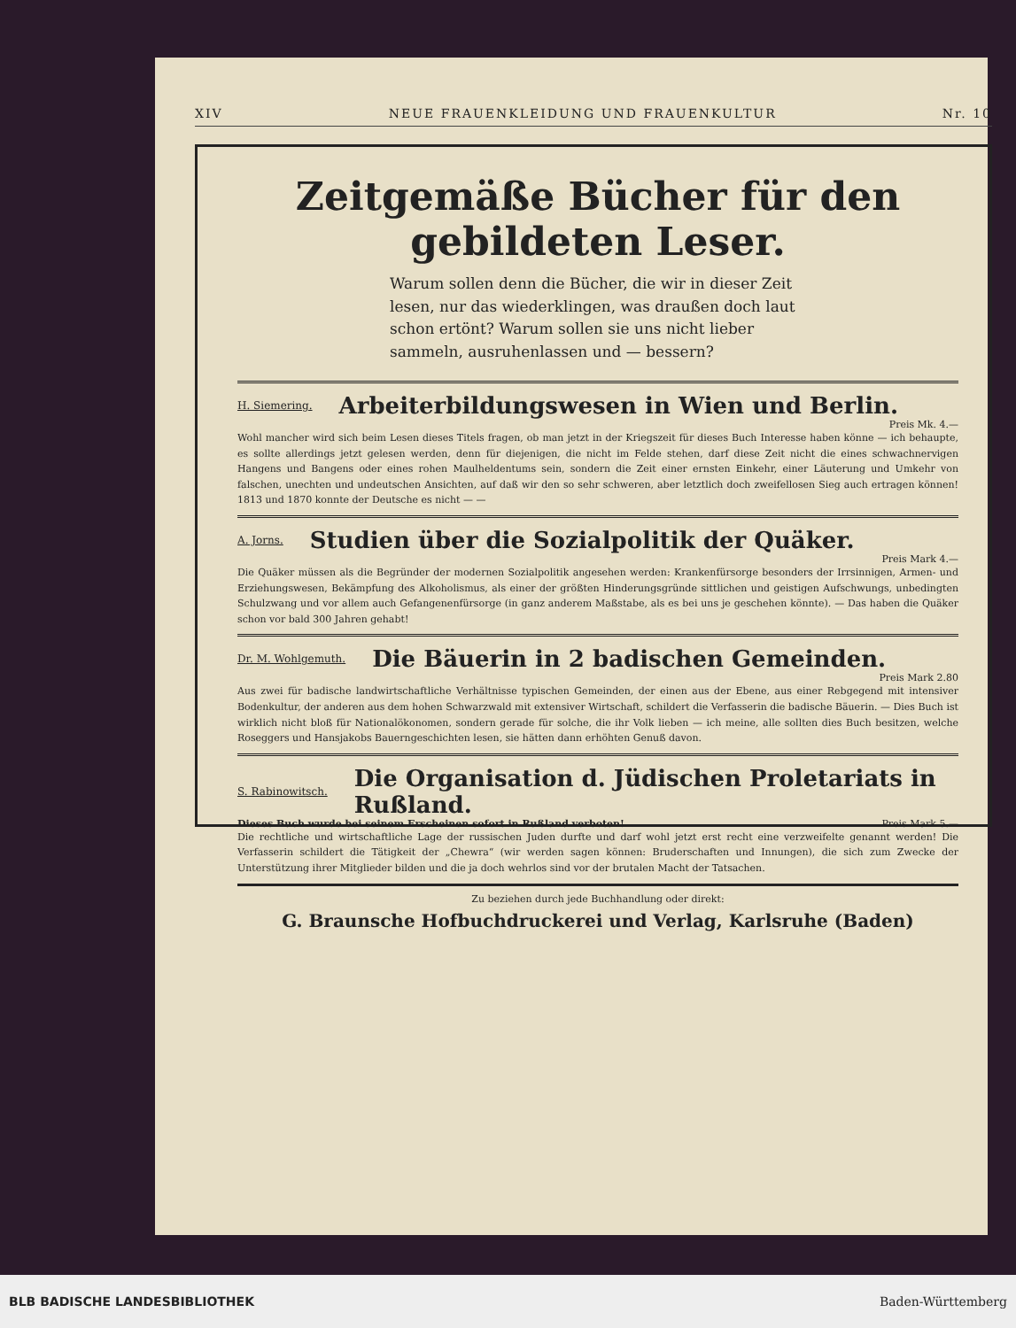XIV NEUE FRAUENKLEIDUNG UND FRAUENKULTUR Nr. 10
Zeitgemäße Bücher für den gebildeten Leser.
Warum sollen denn die Bücher, die wir in dieser Zeit lesen, nur das wiederklingen, was draußen doch laut schon ertönt? Warum sollen sie uns nicht lieber sammeln, ausruhenlassen und — bessern?
H. Siemering. Arbeiterbildungswesen in Wien und Berlin.
Preis Mk. 4.—
Wohl mancher wird sich beim Lesen dieses Titels fragen, ob man jetzt in der Kriegszeit für dieses Buch Interesse haben könne — ich behaupte, es sollte allerdings jetzt gelesen werden, denn für diejenigen, die nicht im Felde stehen, darf diese Zeit nicht die eines schwachnervigen Hangens und Bangens oder eines rohen Maulheldentums sein, sondern die Zeit einer ernsten Einkehr, einer Läuterung und Umkehr von falschen, unechten und undeutschen Ansichten, auf daß wir den so sehr schweren, aber letztlich doch zweifellosen Sieg auch ertragen können! 1813 und 1870 konnte der Deutsche es nicht — —
A. Jorns. Studien über die Sozialpolitik der Quäker.
Preis Mark 4.—
Die Quäker müssen als die Begründer der modernen Sozialpolitik angesehen werden: Krankenfürsorge besonders der Irrsinnigen, Armen- und Erziehungswesen, Bekämpfung des Alkoholismus, als einer der größten Hinderungsgründe sittlichen und geistigen Aufschwungs, unbedingten Schulzwang und vor allem auch Gefangenenfürsorge (in ganz anderem Maßstabe, als es bei uns je geschehen könnte). — Das haben die Quäker schon vor bald 300 Jahren gehabt!
Dr. M. Wohlgemuth. Die Bäuerin in 2 badischen Gemeinden.
Preis Mark 2.80
Aus zwei für badische landwirtschaftliche Verhältnisse typischen Gemeinden, der einen aus der Ebene, aus einer Rebgegend mit intensiver Bodenkultur, der anderen aus dem hohen Schwarzwald mit extensiver Wirtschaft, schildert die Verfasserin die badische Bäuerin. — Dies Buch ist wirklich nicht bloß für Nationalökonomen, sondern gerade für solche, die ihr Volk lieben — ich meine, alle sollten dies Buch besitzen, welche Roseggers und Hansjakobs Bauerngeschichten lesen, sie hätten dann erhöhten Genuß davon.
S. Rabinowitsch. Die Organisation d. Jüdischen Proletariats in Rußland.
Dieses Buch wurde bei seinem Erscheinen sofort in Rußland verboten! Preis Mark 5.—
Die rechtliche und wirtschaftliche Lage der russischen Juden durfte und darf wohl jetzt erst recht eine verzweifelte genannt werden! Die Verfasserin schildert die Tätigkeit der „Chewra“ (wir werden sagen können: Bruderschaften und Innungen), die sich zum Zwecke der Unterstützung ihrer Mitglieder bilden und die ja doch wehrlos sind vor der brutalen Macht der Tatsachen.
Zu beziehen durch jede Buchhandlung oder direkt:
G. Braunsche Hofbuchdruckerei und Verlag, Karlsruhe (Baden)
BLB BADISCHE LANDESBIBLIOTHEK Baden-Württemberg